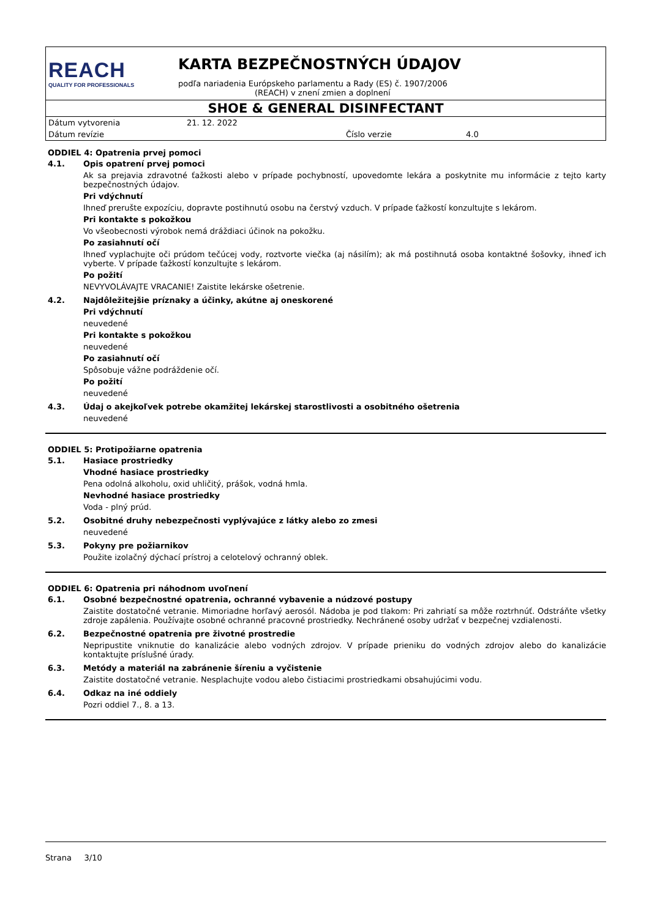REACH
QUALITY FOR PROFESSIONALS
KARTA BEZPEČNOSTNÝCH ÚDAJOV
podľa nariadenia Európskeho parlamentu a Rady (ES) č. 1907/2006
(REACH) v znení zmien a doplnení
SHOE & GENERAL DISINFECTANT
Dátum vytvorenia 21. 12. 2022
Dátum revízie Číslo verzie 4.0
ODDIEL 4: Opatrenia prvej pomoci
4.1. Opis opatrení prvej pomoci
Ak sa prejavia zdravotné ťažkosti alebo v prípade pochybností, upovedomte lekára a poskytnite mu informácie z tejto karty bezpečnostných údajov.
Pri vdýchnutí
Ihneď prerušte expozíciu, dopravte postihnutú osobu na čerstvý vzduch. V prípade ťažkostí konzultujte s lekárom.
Pri kontakte s pokožkou
Vo všeobecnosti výrobok nemá dráždiaci účinok na pokožku.
Po zasiahnutí očí
Ihneď vyplachujte oči prúdom tečúcej vody, roztvorte viečka (aj násilím); ak má postihnutá osoba kontaktné šošovky, ihneď ich vyberte. V prípade ťažkostí konzultujte s lekárom.
Po požití
NEVYVOLÁVAJTE VRACANIE! Zaistite lekárske ošetrenie.
4.2. Najdôležitejšie príznaky a účinky, akútne aj oneskorené
Pri vdýchnutí
neuvedené
Pri kontakte s pokožkou
neuvedené
Po zasiahnutí očí
Spôsobuje vážne podráždenie očí.
Po požití
neuvedené
4.3. Údaj o akejkoľvek potrebe okamžitej lekárskej starostlivosti a osobitného ošetrenia
neuvedené
ODDIEL 5: Protipožiarne opatrenia
5.1. Hasiace prostriedky
Vhodné hasiace prostriedky
Pena odolná alkoholu, oxid uhličitý, prášok, vodná hmla.
Nevhodné hasiace prostriedky
Voda - plný prúd.
5.2. Osobitné druhy nebezpečnosti vyplývajúce z látky alebo zo zmesi
neuvedené
5.3. Pokyny pre požiarnikov
Použite izolačný dýchací prístroj a celotelový ochranný oblek.
ODDIEL 6: Opatrenia pri náhodnom uvoľnení
6.1. Osobné bezpečnostné opatrenia, ochranné vybavenie a núdzové postupy
Zaistite dostatočné vetranie. Mimoriadne horľavý aerosól. Nádoba je pod tlakom: Pri zahriatí sa môže roztrhnúť. Odstráňte všetky zdroje zapálenia. Používajte osobné ochranné pracovné prostriedky. Nechránené osoby udržať v bezpečnej vzdialenosti.
6.2. Bezpečnostné opatrenia pre životné prostredie
Nepripustite vniknutie do kanalizácie alebo vodných zdrojov. V prípade prieniku do vodných zdrojov alebo do kanalizácie kontaktujte príslušné úrady.
6.3. Metódy a materiál na zabránenie šíreniu a vyčistenie
Zaistite dostatočné vetranie. Nesplachujte vodou alebo čistiacimi prostriedkami obsahujúcimi vodu.
6.4. Odkaz na iné oddiely
Pozri oddiel 7., 8. a 13.
Strana 3/10